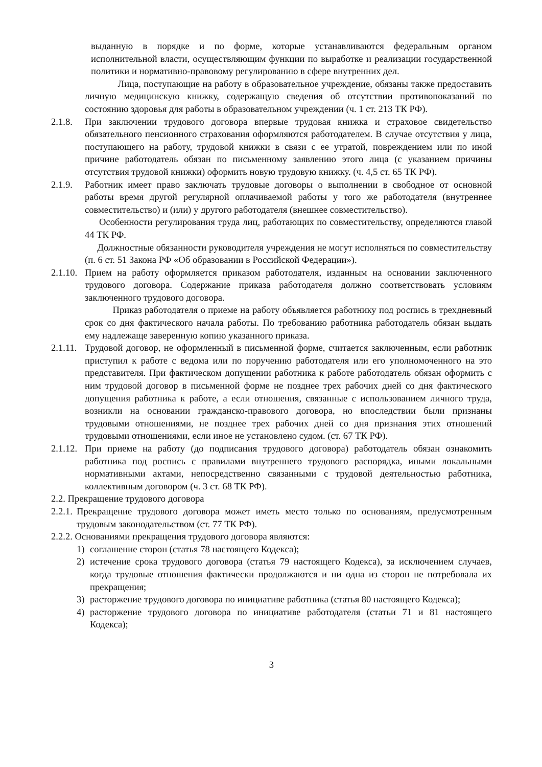выданную в порядке и по форме, которые устанавливаются федеральным органом исполнительной власти, осуществляющим функции по выработке и реализации государственной политики и нормативно-правовому регулированию в сфере внутренних дел.
Лица, поступающие на работу в образовательное учреждение, обязаны также предоставить личную медицинскую книжку, содержащую сведения об отсутствии противопоказаний по состоянию здоровья для работы в образовательном учреждении (ч. 1 ст. 213 ТК РФ).
2.1.8.
При заключении трудового договора впервые трудовая книжка и страховое свидетельство обязательного пенсионного страхования оформляются работодателем. В случае отсутствия у лица, поступающего на работу, трудовой книжки в связи с ее утратой, повреждением или по иной причине работодатель обязан по письменному заявлению этого лица (с указанием причины отсутствия трудовой книжки) оформить новую трудовую книжку. (ч. 4,5 ст. 65 ТК РФ).
2.1.9.
Работник имеет право заключать трудовые договоры о выполнении в свободное от основной работы время другой регулярной оплачиваемой работы у того же работодателя (внутреннее совместительство) и (или) у другого работодателя (внешнее совместительство).
Особенности регулирования труда лиц, работающих по совместительству, определяются главой 44 ТК РФ.
Должностные обязанности руководителя учреждения не могут исполняться по совместительству (п. 6 ст. 51 Закона РФ «Об образовании в Российской Федерации»).
2.1.10.
Прием на работу оформляется приказом работодателя, изданным на основании заключенного трудового договора. Содержание приказа работодателя должно соответствовать условиям заключенного трудового договора.
Приказ работодателя о приеме на работу объявляется работнику под роспись в трехдневный срок со дня фактического начала работы. По требованию работника работодатель обязан выдать ему надлежаще заверенную копию указанного приказа.
2.1.11.
Трудовой договор, не оформленный в письменной форме, считается заключенным, если работник приступил к работе с ведома или по поручению работодателя или его уполномоченного на это представителя. При фактическом допущении работника к работе работодатель обязан оформить с ним трудовой договор в письменной форме не позднее трех рабочих дней со дня фактического допущения работника к работе, а если отношения, связанные с использованием личного труда, возникли на основании гражданско-правового договора, но впоследствии были признаны трудовыми отношениями, не позднее трех рабочих дней со дня признания этих отношений трудовыми отношениями, если иное не установлено судом. (ст. 67 ТК РФ).
2.1.12.
При приеме на работу (до подписания трудового договора) работодатель обязан ознакомить работника под роспись с правилами внутреннего трудового распорядка, иными локальными нормативными актами, непосредственно связанными с трудовой деятельностью работника, коллективным договором (ч. 3 ст. 68 ТК РФ).
2.2. Прекращение трудового договора
2.2.1.
Прекращение трудового договора может иметь место только по основаниям, предусмотренным трудовым законодательством (ст. 77 ТК РФ).
2.2.2. Основаниями прекращения трудового договора являются:
1) соглашение сторон (статья 78 настоящего Кодекса);
2) истечение срока трудового договора (статья 79 настоящего Кодекса), за исключением случаев, когда трудовые отношения фактически продолжаются и ни одна из сторон не потребовала их прекращения;
3) расторжение трудового договора по инициативе работника (статья 80 настоящего Кодекса);
4) расторжение трудового договора по инициативе работодателя (статьи 71 и 81 настоящего Кодекса);
3